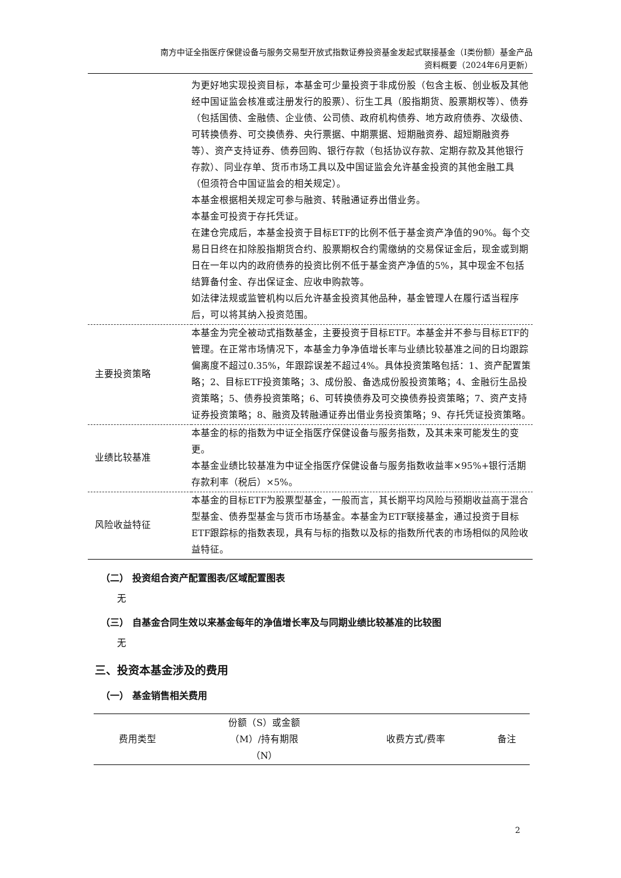南方中证全指医疗保健设备与服务交易型开放式指数证券投资基金发起式联接基金（I类份额）基金产品
资料概要（2024年6月更新）
| | 为更好地实现投资目标，本基金可少量投资于非成份股（包含主板、创业板及其他经中国证监会核准或注册发行的股票）、衍生工具（股指期货、股票期权等）、债券（包括国债、金融债、企业债、公司债、政府机构债券、地方政府债券、次级债、可转换债券、可交换债券、央行票据、中期票据、短期融资券、超短期融资券等）、资产支持证券、债券回购、银行存款（包括协议存款、定期存款及其他银行存款）、同业存单、货币市场工具以及中国证监会允许基金投资的其他金融工具（但须符合中国证监会的相关规定）。 本基金根据相关规定可参与融资、转融通证券出借业务。 本基金可投资于存托凭证。 在建仓完成后，本基金投资于目标ETF的比例不低于基金资产净值的90%。每个交易日日终在扣除股指期货合约、股票期权合约需缴纳的交易保证金后，现金或到期日在一年以内的政府债券的投资比例不低于基金资产净值的5%，其中现金不包括结算备付金、存出保证金、应收申购款等。 如法律法规或监管机构以后允许基金投资其他品种，基金管理人在履行适当程序后，可以将其纳入投资范围。 |
| 主要投资策略 | 本基金为完全被动式指数基金，主要投资于目标ETF。本基金并不参与目标ETF的管理。在正常市场情况下，本基金力争净值增长率与业绩比较基准之间的日均跟踪偏离度不超过0.35%，年跟踪误差不超过4%。具体投资策略包括：1、资产配置策略；2、目标ETF投资策略；3、成份股、备选成份股投资策略；4、金融衍生品投资策略；5、债券投资策略；6、可转换债券及可交换债券投资策略；7、资产支持证券投资策略；8、融资及转融通证券出借业务投资策略；9、存托凭证投资策略。 |
| 业绩比较基准 | 本基金的标的指数为中证全指医疗保健设备与服务指数，及其未来可能发生的变更。 本基金业绩比较基准为中证全指医疗保健设备与服务指数收益率×95%+银行活期存款利率（税后）×5%。 |
| 风险收益特征 | 本基金的目标ETF为股票型基金，一般而言，其长期平均风险与预期收益高于混合型基金、债券型基金与货币市场基金。本基金为ETF联接基金，通过投资于目标ETF跟踪标的指数表现，具有与标的指数以及标的指数所代表的市场相似的风险收益特征。 |
（二） 投资组合资产配置图表/区域配置图表
无
（三） 自基金合同生效以来基金每年的净值增长率及与同期业绩比较基准的比较图
无
三、投资本基金涉及的费用
（一） 基金销售相关费用
| 费用类型 | 份额（S）或金额 （M）/持有期限 （N） | 收费方式/费率 | 备注 |
| --- | --- | --- | --- |
2